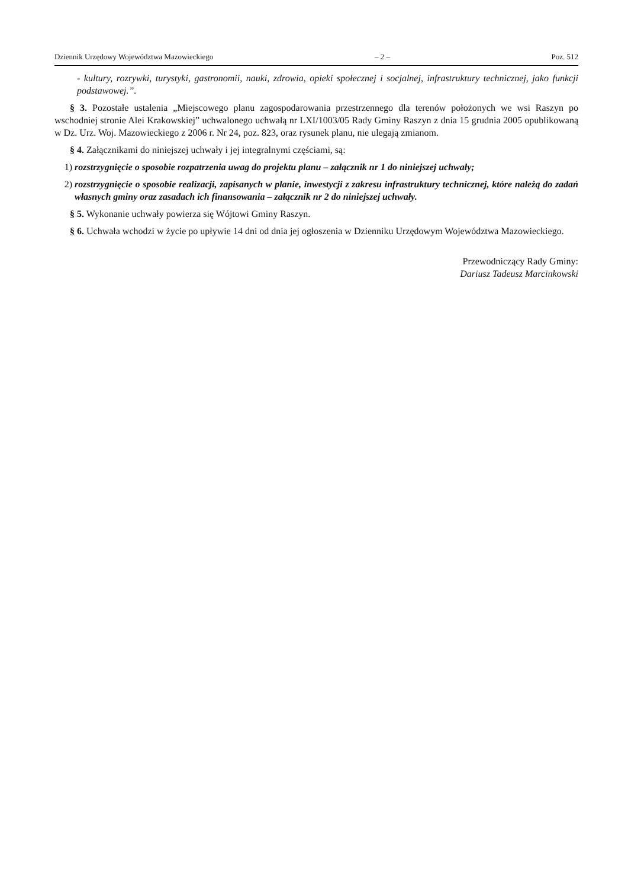Dziennik Urzędowy Województwa Mazowieckiego – 2 – Poz. 512
- kultury, rozrywki, turystyki, gastronomii, nauki, zdrowia, opieki społecznej i socjalnej, infrastruktury technicznej, jako funkcji podstawowej.”.
§ 3. Pozostałe ustalenia „Miejscowego planu zagospodarowania przestrzennego dla terenów położonych we wsi Raszyn po wschodniej stronie Alei Krakowskiej” uchwalonego uchwałą nr LXI/1003/05 Rady Gminy Raszyn z dnia 15 grudnia 2005 opublikowaną w Dz. Urz. Woj. Mazowieckiego z 2006 r. Nr 24, poz. 823, oraz rysunek planu, nie ulegają zmianom.
§ 4. Załącznikami do niniejszej uchwały i jej integralnymi częściami, są:
1) rozstrzygnięcie o sposobie rozpatrzenia uwag do projektu planu – załącznik nr 1 do niniejszej uchwały;
2) rozstrzygnięcie o sposobie realizacji, zapisanych w planie, inwestycji z zakresu infrastruktury technicznej, które należą do zadań własnych gminy oraz zasadach ich finansowania – załącznik nr 2 do niniejszej uchwały.
§ 5. Wykonanie uchwały powierza się Wójtowi Gminy Raszyn.
§ 6. Uchwała wchodzi w życie po upływie 14 dni od dnia jej ogłoszenia w Dzienniku Urzędowym Województwa Mazowieckiego.
Przewodniczący Rady Gminy:
Dariusz Tadeusz Marcinkowski